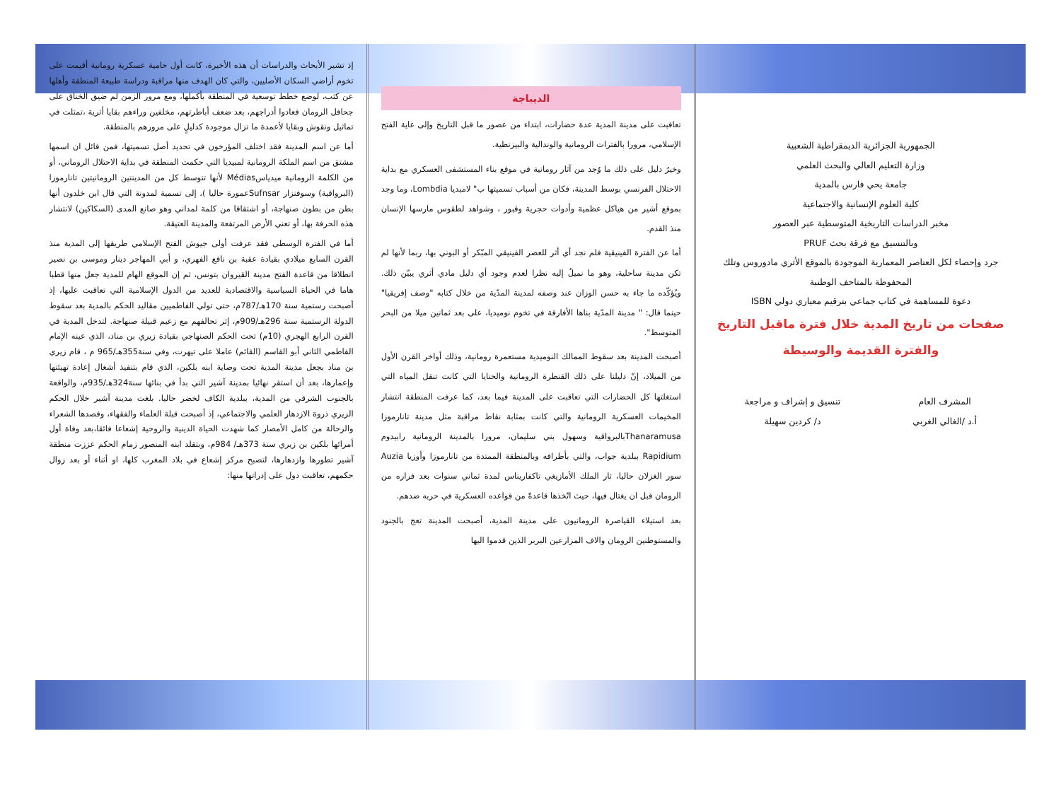الجمهورية الجزائرية الديمقراطية الشعبية
وزارة التعليم العالي والبحث العلمي
جامعة يحي فارس بالمدية
كلية العلوم الإنسانية والاجتماعية
مخبر الدراسات التاريخية المتوسطية عبر العصور
وبالتنسيق مع فرقة بحث PRUF
جرد وإحصاء لكل العناصر المعمارية الموجودة بالموقع الأثري مادوروس وتلك المحفوظة بالمتاحف الوطنية
دعوة للمساهمة في كتاب جماعي بترقيم معياري دولي ISBN
صفحات من تاريخ المدية خلال فترة ماقبل التاريخ والفترة القديمة والوسيطة
المشرف العام
أ.د /الغالي الغربي
تنسيق و إشراف و مراجعة
د/ كردين سهيلة
الديباجة
تعاقبت على مدينة المدية عدة حضارات، ابتداء من عصور ما قبل التاريخ وإلى غاية الفتح الإسلامي، مرورا بالفترات الرومانية والوندالية والبيزنطية.
وخيرُ دليل على ذلك ما وُجد من آثار رومانية في موقع بناء المستشفى العسكري مع بداية الاحتلال الفرنسي بوسط المدينة، فكان من أسباب تسميتها ب" لامبديا Lombdia، وما وجد بموقع أشير من هياكل عظمية وأدوات حجرية وقبور ، وشواهد لطقوس مارسها الإنسان منذ القدم.
أما عن الفترة الفينيقية فلم نجد أي أثر للعصر الفينيقي المبّكر أو البوني بها، ربما لأنها لم تكن مدينة ساحلية، وهو ما نميلُ إليه نظرا لعدم وجود أي دليل مادي أثري يبيّن ذلك. ويُؤكّده ما جاء به حسن الوزان عند وصفه لمدينة المدّية من خلال كتابه "وصف إفريقيا" حينما قال: " مدينة المدّية بناها الأفارقة في تخوم نوميديا، على بعد ثمانين ميلا من البحر المتوسط".
أصبحت المدينة بعد سقوط الممالك النوميدية مستعمرة رومانية، وذلك أواخر القرن الأول من الميلاد، إنّ دليلنا على ذلك القنطرة الرومانية والحنايا التي كانت تنقل المياه التي استغلتها كل الحضارات التي تعاقبت على المدينة فيما بعد، كما عرفت المنطقة انتشار المخيمات العسكرية الرومانية والتي كانت بمثابة نقاط مراقبة مثل مدينة تانارموزا Thanaramusaبالبرواقية وسهول بني سليمان، مرورا بالمدينة الرومانية رابيدوم Rapidium ببلدية جواب، والتي بأطرافه وبالمنطقة الممتدة من تانارموزا وأوزيا Auzia سور الغزلان حاليا، ثار الملك الأمازيغي تاكفاريناس لمدة ثماني سنوات بعد فراره من الرومان قبل ان يغتال فيها، حيث اتّخذها قاعدةً من قواعده العسكرية في حربه ضدهم.
بعد استيلاء القياصرة الرومانيون على مدينة المدية، أصبحت المدينة تعج بالجنود والمستوطنين الرومان والاف المزارعين البربر الذين قدموا اليها
إذ تشير الأبحاث والدراسات أن هذه الأخيرة، كانت أول حامية عسكرية رومانية أقيمت على تخوم أراضي السكان الأصليين، والتي كان الهدف منها مراقبة ودراسة طبيعة المنطقة وأهلها عن كثب، لوضع خطط توسعية في المنطقة بأكملها، ومع مرور الزمن لم ضيق الخناق على جحافل الرومان فعادوا أدراجهم، بعد ضعف أباطرتهم، مخلفين وراءهم بقايا أثرية ،تمثلت في تماثيل ونقوش وبقايا لأعمدة ما تزال موجودة كدليلٍ على مرورهم بالمنطقة.
أما عن اسم المدينة فقد اختلف المؤرخون في تحديد أصل تسميتها، فمن قائل ان اسمها مشتق من اسم الملكة الرومانية لمبيديا التي حكمت المنطقة في بداية الاحتلال الروماني، أو من الكلمة الرومانية ميدياسMédias لأنها تتوسط كل من المدينتين الرومانيتين تانارموزا (البرواقية) وسوفنزار Sufnsarعمورة حاليا )، إلى تسمية لمدونة التي قال ابن خلدون أنها بطن من بطون صنهاجة، أو اشتقاقا من كلمة لمداني وهو صانع المدى (السكاكين) لانتشار هذه الحرفة بها، أو تعني الأرض المرتفعة والمدينة العتيقة.
أما في الفترة الوسطى فقد عرفت أولى جيوش الفتح الإسلامي طريقها إلى المدية منذ القرن السابع ميلادي بقيادة عقبة بن نافع الفهري، و أبي المهاجر دينار وموسى بن نصير انطلاقا من قاعدة الفتح مدينة القيروان بتونس، ثم إن الموقع الهام للمدية جعل منها قطبا هاما في الحياة السياسية والاقتصادية للعديد من الدول الإسلامية التي تعاقبت عليها، إذ أصبحت رستمية سنة 170هـ/787م، حتى تولي الفاطميين مقاليد الحكم بالمدية بعد سقوط الدولة الرستمية سنة 296هـ/909م، إثر تحالفهم مع زعيم قبيلة صنهاجة. لتدخل المدية في القرن الرابع الهجري (10م) تحت الحكم الصنهاجي بقيادة زيري بن مناد، الذي عينه الإمام الفاطمي الثاني أبو القاسم (القائم) عاملا على تيهرت، وفي سنة355هـ/965 م ، قام زيري بن مناد بجعل مدينة المدية تحت وصاية ابنه بلكين، الذي قام بتنفيذ أشغال إعادة تهيئتها وإعمارها، بعد أن استقر نهائيا بمدينة آشير التي بدأ في بنائها سنة324هـ/935م، والواقعة بالجنوب الشرقي من المدية، ببلدية الكاف لخضر حاليا. بلغت مدينة آشير خلال الحكم الزيري ذروة الازدهار العلمي والاجتماعي، إذ أصبحت قبلة العلماء والفقهاء، وقصدها الشعراء والرحالة من كامل الأمصار كما شهدت الحياة الدينية والروحية إشعاعا فائقا،بعد وفاة أول أمرائها بلكين بن زيري سنة 373هـ/ 984م، وبتقلد ابنه المنصور زمام الحكم عززت منطقة آشير تطورها وازدهارها، لتصبح مركز إشعاع في بلاد المغرب كلها، او أثناء أو بعد زوال حكمهم، تعاقبت دول على إدراتها منها: